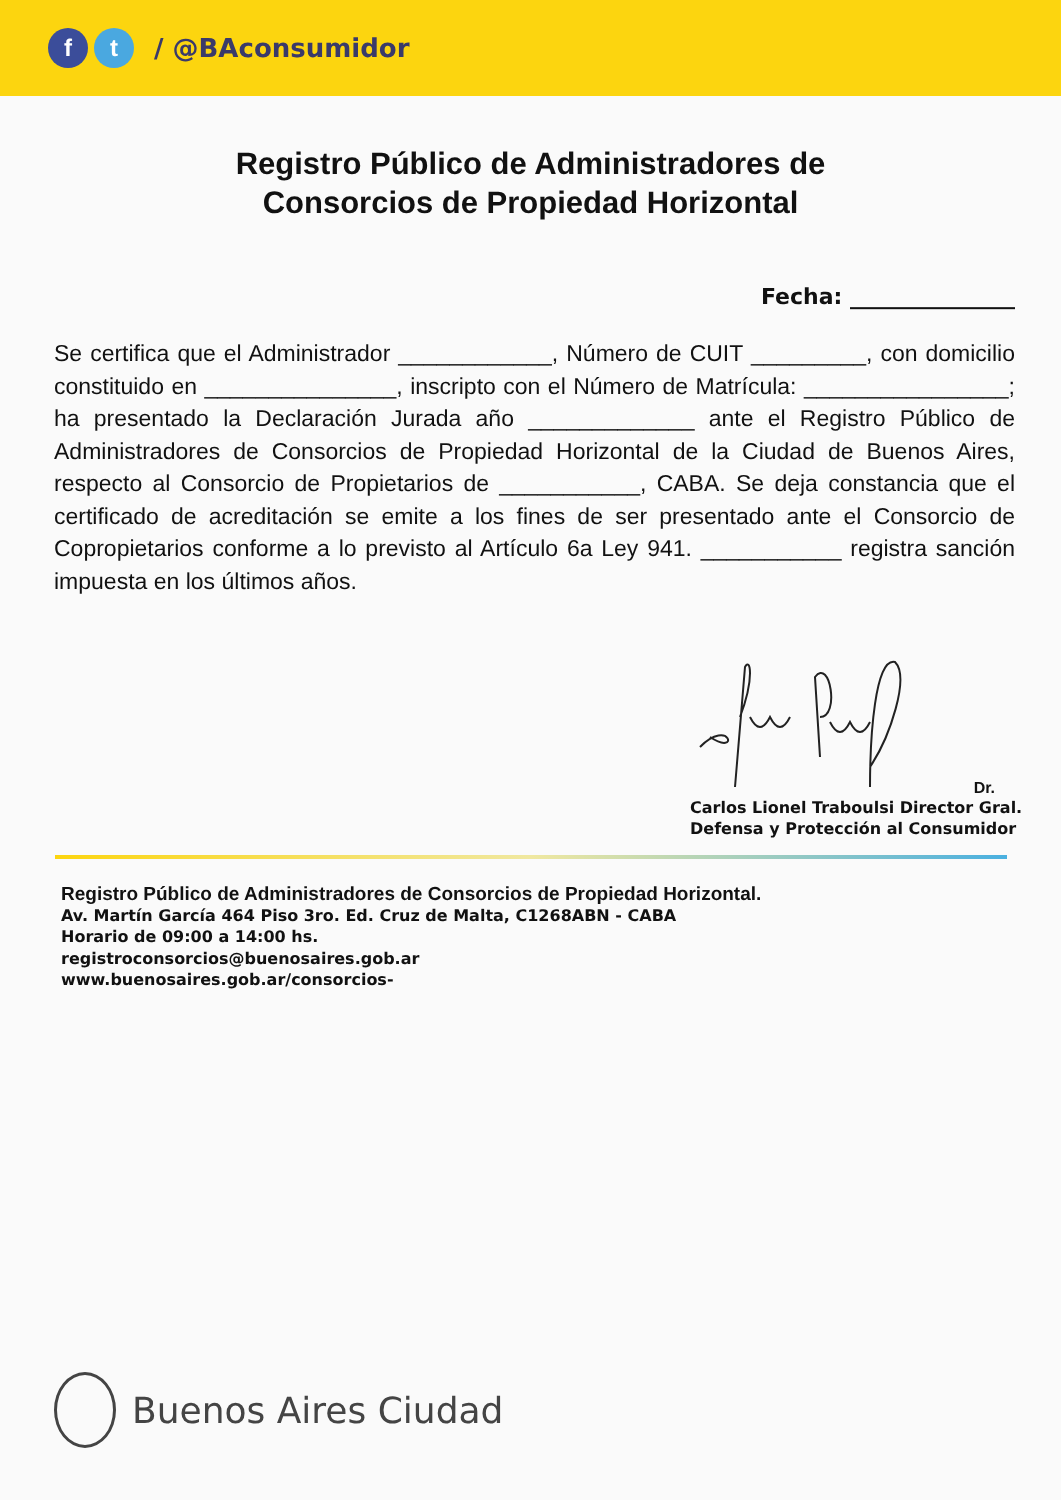ft / @BAconsumidor
Registro Público de Administradores de
Consorcios de Propiedad Horizontal
Fecha: _______________
Se certifica que el Administrador ____________, Número de CUIT _________, con domicilio constituido en _______________, inscripto con el Número de Matrícula: ________________; ha presentado la Declaración Jurada año _____________ ante el Registro Público de Administradores de Consorcios de Propiedad Horizontal de la Ciudad de Buenos Aires, respecto al Consorcio de Propietarios de ___________, CABA. Se deja constancia que el certificado de acreditación se emite a los fines de ser presentado ante el Consorcio de Copropietarios conforme a lo previsto al Artículo 6a Ley 941. ___________ registra sanción impuesta en los últimos años.
Dr.
Carlos Lionel Traboulsi Director Gral. Defensa y Protección al Consumidor
Registro Público de Administradores de Consorcios de Propiedad Horizontal.
Av. Martín García 464 Piso 3ro. Ed. Cruz de Malta, C1268ABN - CABA
Horario de 09:00 a 14:00 hs.
registroconsorcios@buenosaires.gob.ar
www.buenosaires.gob.ar/consorcios-
Buenos Aires Ciudad